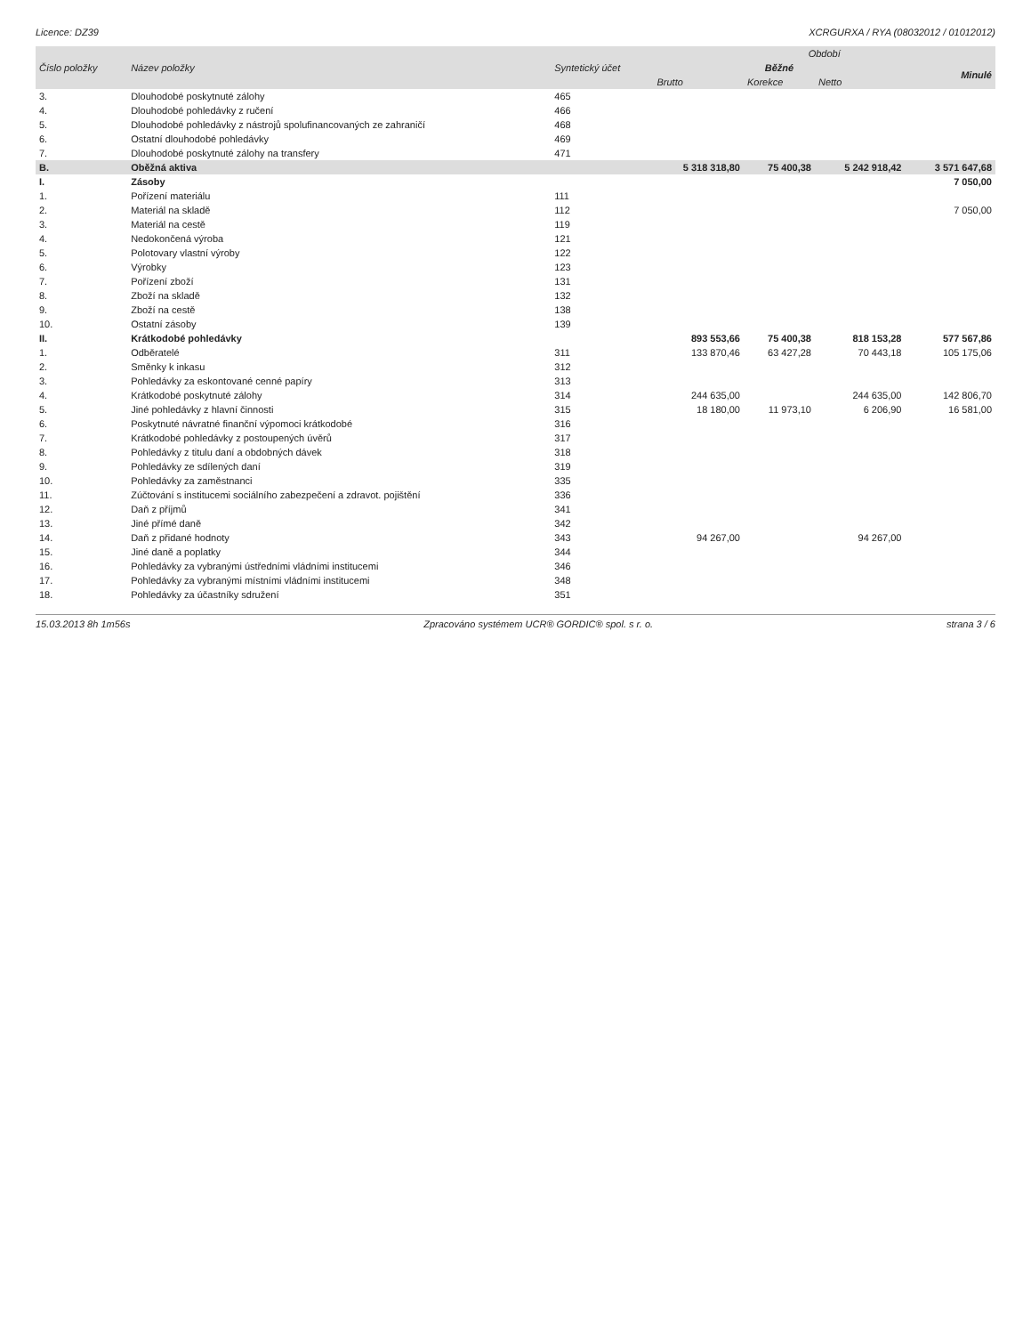Licence: DZ39 XCRGURXA / RYA (08032012 / 01012012)
| Číslo položky | Název položky | Syntetický účet | Období | | | |
| --- | --- | --- | --- | --- | --- | --- |
| | | | Běžné | | | Minulé |
| | | | Brutto | Korekce | Netto | |
| 3. | Dlouhodobé poskytnuté zálohy | 465 | | | | |
| 4. | Dlouhodobé pohledávky z ručení | 466 | | | | |
| 5. | Dlouhodobé pohledávky z nástrojů spolufinancovaných ze zahraničí | 468 | | | | |
| 6. | Ostatní dlouhodobé pohledávky | 469 | | | | |
| 7. | Dlouhodobé poskytnuté zálohy na transfery | 471 | | | | |
| B. | Oběžná aktiva | | 5 318 318,80 | 75 400,38 | 5 242 918,42 | 3 571 647,68 |
| I. | Zásoby | | | | | 7 050,00 |
| 1. | Pořízení materiálu | 111 | | | | |
| 2. | Materiál na skladě | 112 | | | | 7 050,00 |
| 3. | Materiál na cestě | 119 | | | | |
| 4. | Nedokončená výroba | 121 | | | | |
| 5. | Polotovary vlastní výroby | 122 | | | | |
| 6. | Výrobky | 123 | | | | |
| 7. | Pořízení zboží | 131 | | | | |
| 8. | Zboží na skladě | 132 | | | | |
| 9. | Zboží na cestě | 138 | | | | |
| 10. | Ostatní zásoby | 139 | | | | |
| II. | Krátkodobé pohledávky | | 893 553,66 | 75 400,38 | 818 153,28 | 577 567,86 |
| 1. | Odběratelé | 311 | 133 870,46 | 63 427,28 | 70 443,18 | 105 175,06 |
| 2. | Směnky k inkasu | 312 | | | | |
| 3. | Pohledávky za eskontované cenné papíry | 313 | | | | |
| 4. | Krátkodobé poskytnuté zálohy | 314 | 244 635,00 | | 244 635,00 | 142 806,70 |
| 5. | Jiné pohledávky z hlavní činnosti | 315 | 18 180,00 | 11 973,10 | 6 206,90 | 16 581,00 |
| 6. | Poskytnuté návratné finanční výpomoci krátkodobé | 316 | | | | |
| 7. | Krátkodobé pohledávky z postoupených úvěrů | 317 | | | | |
| 8. | Pohledávky z titulu daní a obdobných dávek | 318 | | | | |
| 9. | Pohledávky ze sdílených daní | 319 | | | | |
| 10. | Pohledávky za zaměstnanci | 335 | | | | |
| 11. | Zúčtování s institucemi sociálního zabezpečení a zdravot. pojištění | 336 | | | | |
| 12. | Daň z příjmů | 341 | | | | |
| 13. | Jiné přímé daně | 342 | | | | |
| 14. | Daň z přidané hodnoty | 343 | 94 267,00 | | 94 267,00 | |
| 15. | Jiné daně a poplatky | 344 | | | | |
| 16. | Pohledávky za vybranými ústředními vládními institucemi | 346 | | | | |
| 17. | Pohledávky za vybranými místními vládními institucemi | 348 | | | | |
| 18. | Pohledávky za účastníky sdružení | 351 | | | | |
15.03.2013 8h 1m56s Zpracováno systémem UCR® GORDIC® spol. s r. o. strana 3 / 6